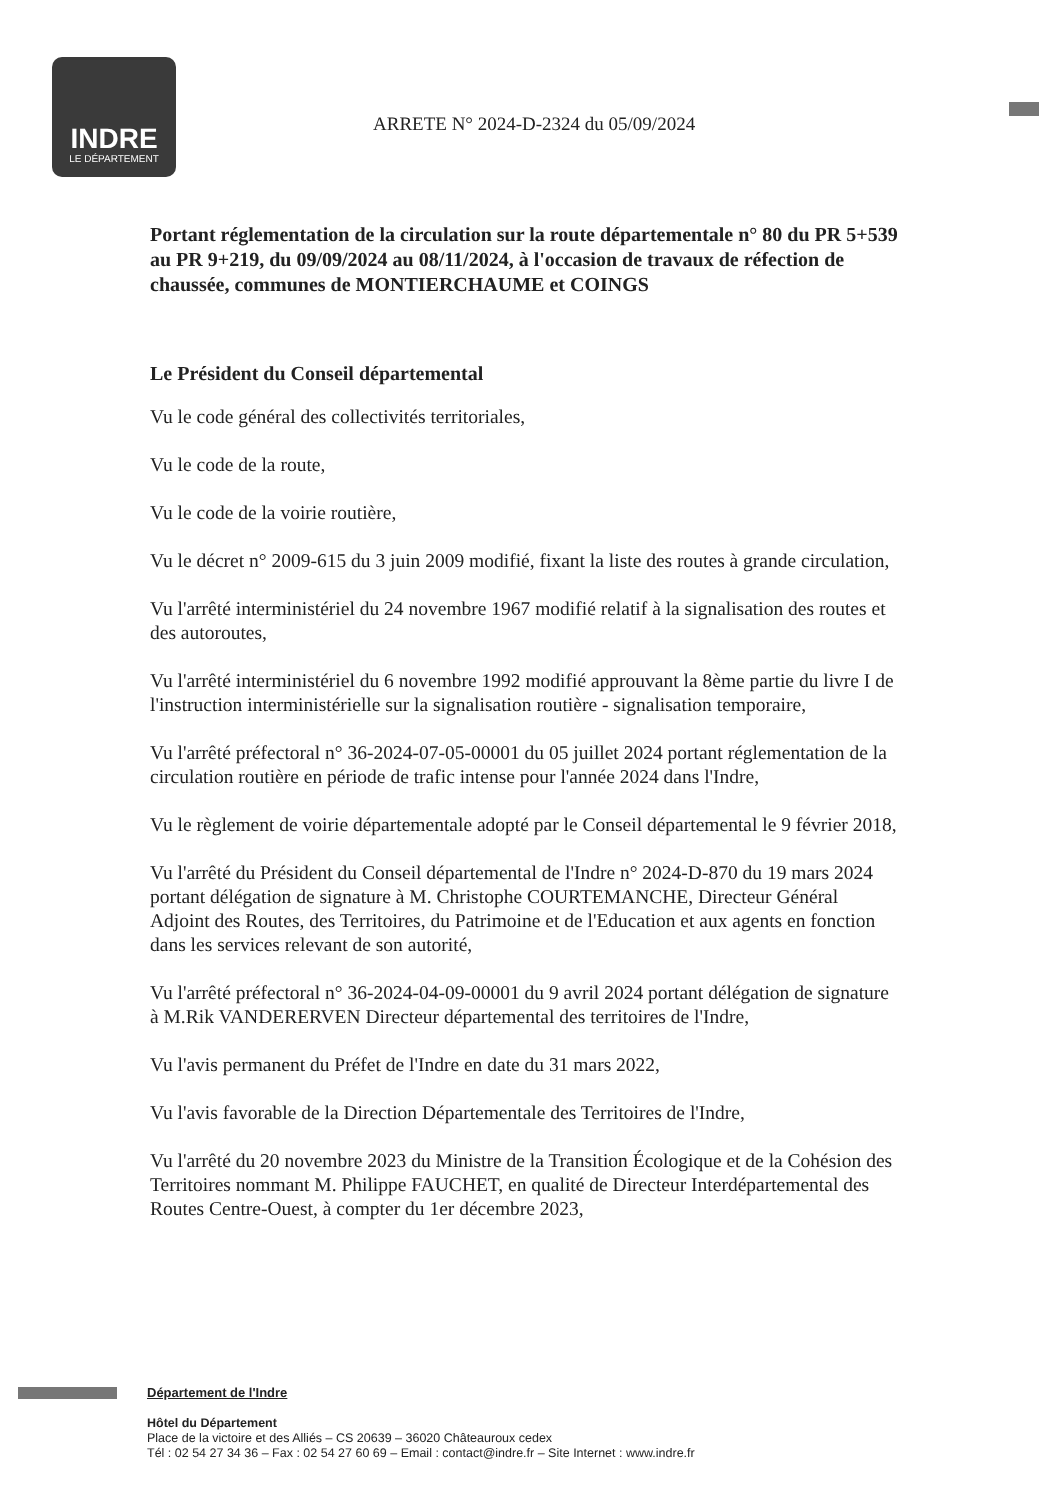INDRE
LE DÉPARTEMENT
ARRETE N° 2024-D-2324 du 05/09/2024
Portant réglementation de la circulation sur la route départementale n° 80 du PR 5+539 au PR 9+219, du 09/09/2024 au 08/11/2024, à l'occasion de travaux de réfection de chaussée, communes de MONTIERCHAUME et COINGS
Le Président du Conseil départemental
Vu le code général des collectivités territoriales,
Vu le code de la route,
Vu le code de la voirie routière,
Vu le décret n° 2009-615 du 3 juin 2009 modifié, fixant la liste des routes à grande circulation,
Vu l'arrêté interministériel du 24 novembre 1967 modifié relatif à la signalisation des routes et des autoroutes,
Vu l'arrêté interministériel du 6 novembre 1992 modifié approuvant la 8ème partie du livre I de l'instruction interministérielle sur la signalisation routière - signalisation temporaire,
Vu l'arrêté préfectoral n° 36-2024-07-05-00001 du 05 juillet 2024 portant réglementation de la circulation routière en période de trafic intense pour l'année 2024 dans l'Indre,
Vu le règlement de voirie départementale adopté par le Conseil départemental le 9 février 2018,
Vu l'arrêté du Président du Conseil départemental de l'Indre n° 2024-D-870 du 19 mars 2024 portant délégation de signature à M. Christophe COURTEMANCHE, Directeur Général Adjoint des Routes, des Territoires, du Patrimoine et de l'Education et aux agents en fonction dans les services relevant de son autorité,
Vu l'arrêté préfectoral n° 36-2024-04-09-00001 du 9 avril 2024 portant délégation de signature à M.Rik VANDERERVEN Directeur départemental des territoires de l'Indre,
Vu l'avis permanent du Préfet de l'Indre en date du 31 mars 2022,
Vu l'avis favorable de la Direction Départementale des Territoires de l'Indre,
Vu l'arrêté du 20 novembre 2023 du Ministre de la Transition Écologique et de la Cohésion des Territoires nommant M. Philippe FAUCHET, en qualité de Directeur Interdépartemental des Routes Centre-Ouest, à compter du 1er décembre 2023,
Département de l'Indre
Hôtel du Département
Place de la victoire et des Alliés – CS 20639 – 36020 Châteauroux cedex
Tél : 02 54 27 34 36 – Fax : 02 54 27 60 69 – Email : contact@indre.fr – Site Internet : www.indre.fr